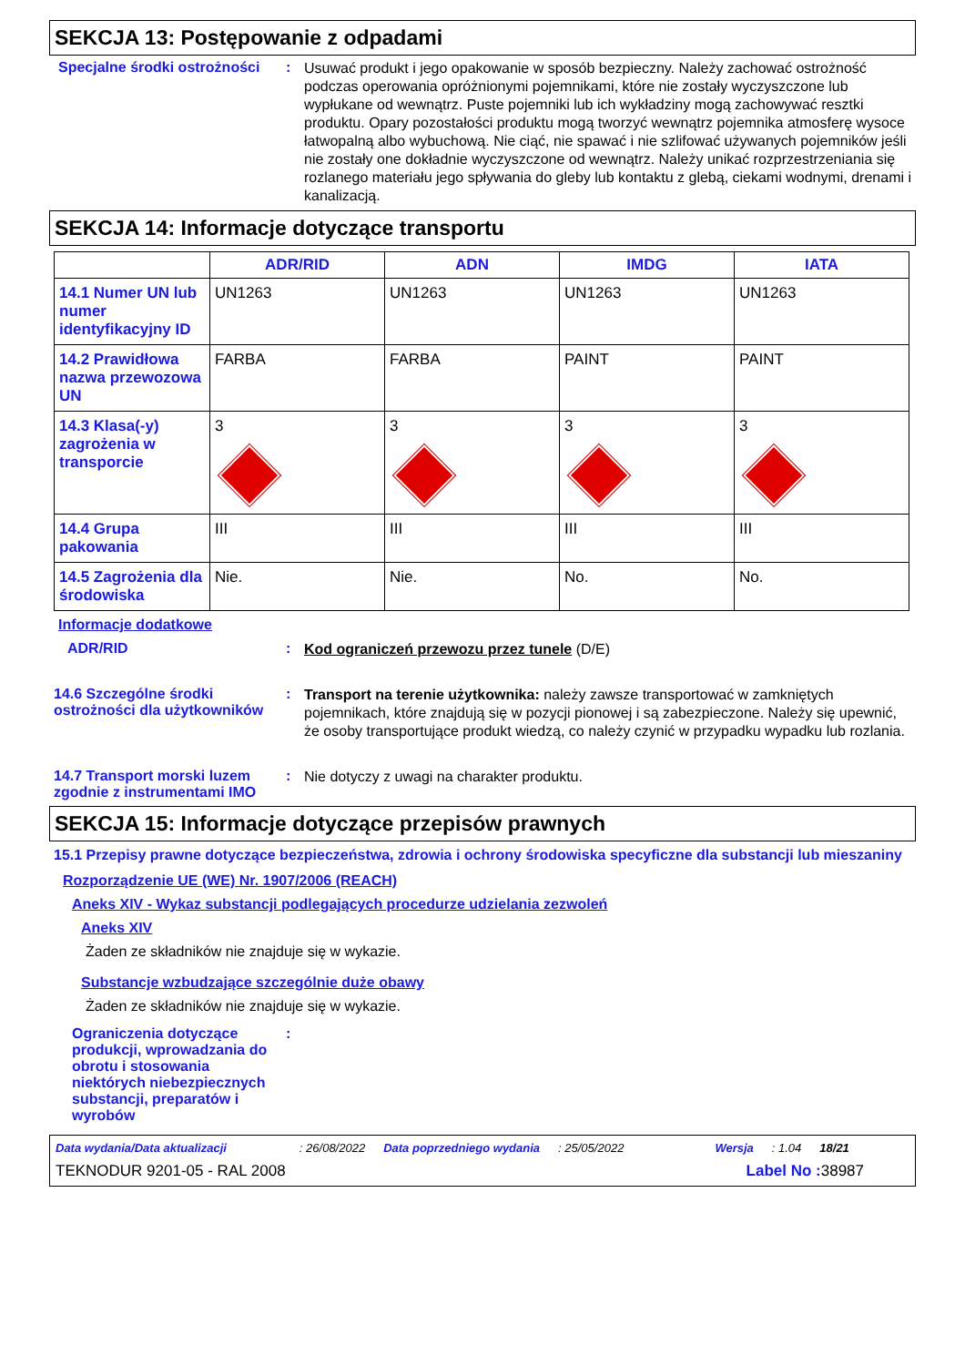SEKCJA 13: Postępowanie z odpadami
Specjalne środki ostrożności
:
Usuwać produkt i jego opakowanie w sposób bezpieczny. Należy zachować ostrożność podczas operowania opróżnionymi pojemnikami, które nie zostały wyczyszczone lub wypłukane od wewnątrz. Puste pojemniki lub ich wykładziny mogą zachowywać resztki produktu. Opary pozostałości produktu mogą tworzyć wewnątrz pojemnika atmosferę wysoce łatwopalną albo wybuchową. Nie ciąć, nie spawać i nie szlifować używanych pojemników jeśli nie zostały one dokładnie wyczyszczone od wewnątrz. Należy unikać rozprzestrzeniania się rozlanego materiału jego spływania do gleby lub kontaktu z glebą, ciekami wodnymi, drenami i kanalizacją.
SEKCJA 14: Informacje dotyczące transportu
| | ADR/RID | ADN | IMDG | IATA |
| --- | --- | --- | --- | --- |
| 14.1 Numer UN lub numer identyfikacyjny ID | UN1263 | UN1263 | UN1263 | UN1263 |
| 14.2 Prawidłowa nazwa przewozowa UN | FARBA | FARBA | PAINT | PAINT |
| 14.3 Klasa(-y) zagrożenia w transporcie | 3 | 3 | 3 | 3 |
| 14.4 Grupa pakowania | III | III | III | III |
| 14.5 Zagrożenia dla środowiska | Nie. | Nie. | No. | No. |
Informacje dodatkowe
ADR/RID :
Kod ograniczeń przewozu przez tunele (D/E)
14.6 Szczególne środki ostrożności dla użytkowników
:
Transport na terenie użytkownika: należy zawsze transportować w zamkniętych pojemnikach, które znajdują się w pozycji pionowej i są zabezpieczone. Należy się upewnić, że osoby transportujące produkt wiedzą, co należy czynić w przypadku wypadku lub rozlania.
14.7 Transport morski luzem zgodnie z instrumentami IMO
:
Nie dotyczy z uwagi na charakter produktu.
SEKCJA 15: Informacje dotyczące przepisów prawnych
15.1 Przepisy prawne dotyczące bezpieczeństwa, zdrowia i ochrony środowiska specyficzne dla substancji lub mieszaniny
Rozporządzenie UE (WE) Nr. 1907/2006 (REACH)
Aneks XIV - Wykaz substancji podlegających procedurze udzielania zezwoleń
Aneks XIV
Żaden ze składników nie znajduje się w wykazie.
Substancje wzbudzające szczególnie duże obawy
Żaden ze składników nie znajduje się w wykazie.
Ograniczenia dotyczące produkcji, wprowadzania do obrotu i stosowania niektórych niebezpiecznych substancji, preparatów i wyrobów
:
Data wydania/Data aktualizacji: 26/08/2022 Data poprzedniego wydania: 25/05/2022 Wersja: 1.04 18/21
TEKNODUR 9201-05 - RAL 2008 Label No : 38987